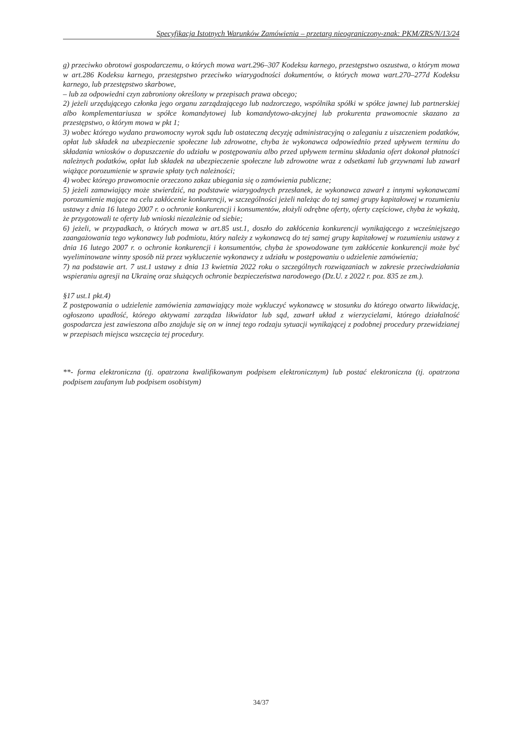Specyfikacja Istotnych Warunków Zamówienia – przetarg nieograniczony-znak: PKM/ZRS/N/13/24
g) przeciwko obrotowi gospodarczemu, o których mowa wart.296–307 Kodeksu karnego, przestępstwo oszustwa, o którym mowa w art.286 Kodeksu karnego, przestępstwo przeciwko wiarygodności dokumentów, o których mowa wart.270–277d Kodeksu karnego, lub przestępstwo skarbowe,
– lub za odpowiedni czyn zabroniony określony w przepisach prawa obcego;
2) jeżeli urzędującego członka jego organu zarządzającego lub nadzorczego, wspólnika spółki w spółce jawnej lub partnerskiej albo komplementariusza w spółce komandytowej lub komandytowo-akcyjnej lub prokurenta prawomocnie skazano za przestępstwo, o którym mowa w pkt 1;
3) wobec którego wydano prawomocny wyrok sądu lub ostateczną decyzję administracyjną o zaleganiu z uiszczeniem podatków, opłat lub składek na ubezpieczenie społeczne lub zdrowotne, chyba że wykonawca odpowiednio przed upływem terminu do składania wniosków o dopuszczenie do udziału w postępowaniu albo przed upływem terminu składania ofert dokonał płatności należnych podatków, opłat lub składek na ubezpieczenie społeczne lub zdrowotne wraz z odsetkami lub grzywnami lub zawarł wiążące porozumienie w sprawie spłaty tych należności;
4) wobec którego prawomocnie orzeczono zakaz ubiegania się o zamówienia publiczne;
5) jeżeli zamawiający może stwierdzić, na podstawie wiarygodnych przesłanek, że wykonawca zawarł z innymi wykonawcami porozumienie mające na celu zakłócenie konkurencji, w szczególności jeżeli należąc do tej samej grupy kapitałowej w rozumieniu ustawy z dnia 16 lutego 2007 r. o ochronie konkurencji i konsumentów, złożyli odrębne oferty, oferty częściowe, chyba że wykażą, że przygotowali te oferty lub wnioski niezależnie od siebie;
6) jeżeli, w przypadkach, o których mowa w art.85 ust.1, doszło do zakłócenia konkurencji wynikającego z wcześniejszego zaangażowania tego wykonawcy lub podmiotu, który należy z wykonawcą do tej samej grupy kapitałowej w rozumieniu ustawy z dnia 16 lutego 2007 r. o ochronie konkurencji i konsumentów, chyba że spowodowane tym zakłócenie konkurencji może być wyeliminowane winny sposób niż przez wykluczenie wykonawcy z udziału w postępowaniu o udzielenie zamówienia;
7) na podstawie art. 7 ust.1 ustawy z dnia 13 kwietnia 2022 roku o szczególnych rozwiązaniach w zakresie przeciwdziałania wspieraniu agresji na Ukrainę oraz służących ochronie bezpieczeństwa narodowego (Dz.U. z 2022 r. poz. 835 ze zm.).
§17 ust.1 pkt.4)
Z postępowania o udzielenie zamówienia zamawiający może wykluczyć wykonawcę w stosunku do którego otwarto likwidację, ogłoszono upadłość, którego aktywami zarządza likwidator lub sąd, zawarł układ z wierzycielami, którego działalność gospodarcza jest zawieszona albo znajduje się on w innej tego rodzaju sytuacji wynikającej z podobnej procedury przewidzianej w przepisach miejsca wszczęcia tej procedury.
**- forma elektroniczna (tj. opatrzona kwalifikowanym podpisem elektronicznym) lub postać elektroniczna (tj. opatrzona podpisem zaufanym lub podpisem osobistym)
34/37